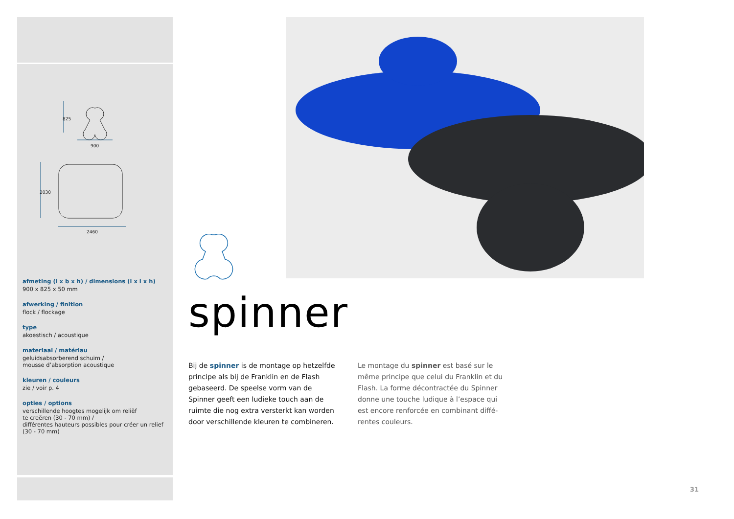825
900
2030
2460
afmeting (l x b x h) / dimensions (l x l x h)
900 x 825 x 50 mm
afwerking / finition
flock / flockage
type
akoestisch / acoustique
materiaal / matériau
geluidsabsorberend schuim /
mousse d’absorption acoustique
kleuren / couleurs
zie / voir p. 4
opties / options
verschillende hoogtes mogelijk om reliëf
te creëren (30 - 70 mm) /
différentes hauteurs possibles pour créer un relief
(30 - 70 mm)
spinner
Bij de spinner is de montage op hetzelfde principe als bij de Franklin en de Flash gebaseerd. De speelse vorm van de Spinner geeft een ludieke touch aan de ruimte die nog extra versterkt kan worden door verschillende kleuren te combineren.
Le montage du spinner est basé sur le même principe que celui du Franklin et du Flash. La forme décontractée du Spinner donne une touche ludique à l’espace qui est encore renforcée en combinant diffé-rentes couleurs.
31